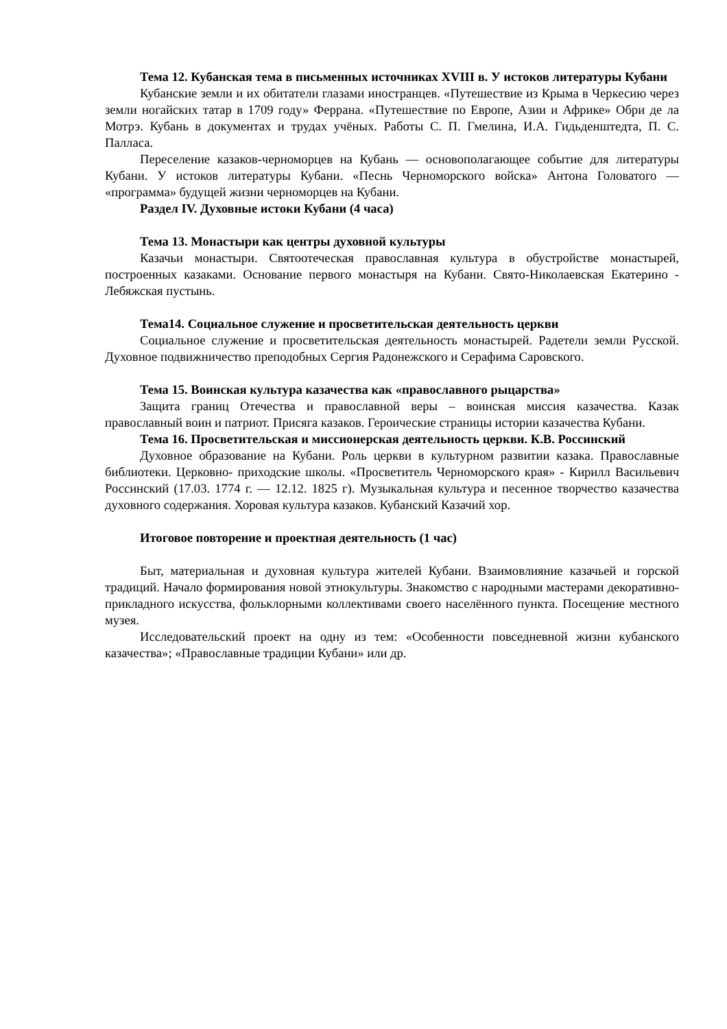Тема 12. Кубанская тема в письменных источниках XVIII в. У истоков литературы Кубани
Кубанские земли и их обитатели глазами иностранцев. «Путешествие из Крыма в Черкесию через земли ногайских татар в 1709 году» Феррана. «Путешествие по Европе, Азии и Африке» Обри де ла Мотрэ. Кубань в документах и трудах учёных. Работы С. П. Гмелина, И.А. Гидьденштедта, П. С. Палласа.
Переселение казаков-черноморцев на Кубань — основополагающее событие для литературы Кубани. У истоков литературы Кубани. «Песнь Черноморского войска» Антона Головатого — «программа» будущей жизни черноморцев на Кубани.
Раздел IV. Духовные истоки Кубани (4 часа)
Тема 13. Монастыри как центры духовной культуры
Казачьи монастыри. Святоотеческая православная культура в обустройстве монастырей, построенных казаками. Основание первого монастыря на Кубани. Свято-Николаевская Екатерино - Лебяжская пустынь.
Тема14. Социальное служение и просветительская деятельность церкви
Социальное служение и просветительская деятельность монастырей. Радетели земли Русской. Духовное подвижничество преподобных Сергия Радонежского и Серафима Саровского.
Тема 15. Воинская культура казачества как «православного рыцарства»
Защита границ Отечества и православной веры – воинская миссия казачества. Казак православный воин и патриот. Присяга казаков. Героические страницы истории казачества Кубани.
Тема 16. Просветительская и миссионерская деятельность церкви. К.В. Россинский
Духовное образование на Кубани. Роль церкви в культурном развитии казака. Православные библиотеки. Церковно- приходские школы. «Просветитель Черноморского края» - Кирилл Васильевич Россинский (17.03. 1774 г. — 12.12. 1825 г). Музыкальная культура и песенное творчество казачества духовного содержания. Хоровая культура казаков. Кубанский Казачий хор.
Итоговое повторение и проектная деятельность (1 час)
Быт, материальная и духовная культура жителей Кубани. Взаимовлияние казачьей и горской традиций. Начало формирования новой этнокультуры. Знакомство с народными мастерами декоративно-прикладного искусства, фольклорными коллективами своего населённого пункта. Посещение местного музея.
Исследовательский проект на одну из тем: «Особенности повседневной жизни кубанского казачества»; «Православные традиции Кубани» или др.